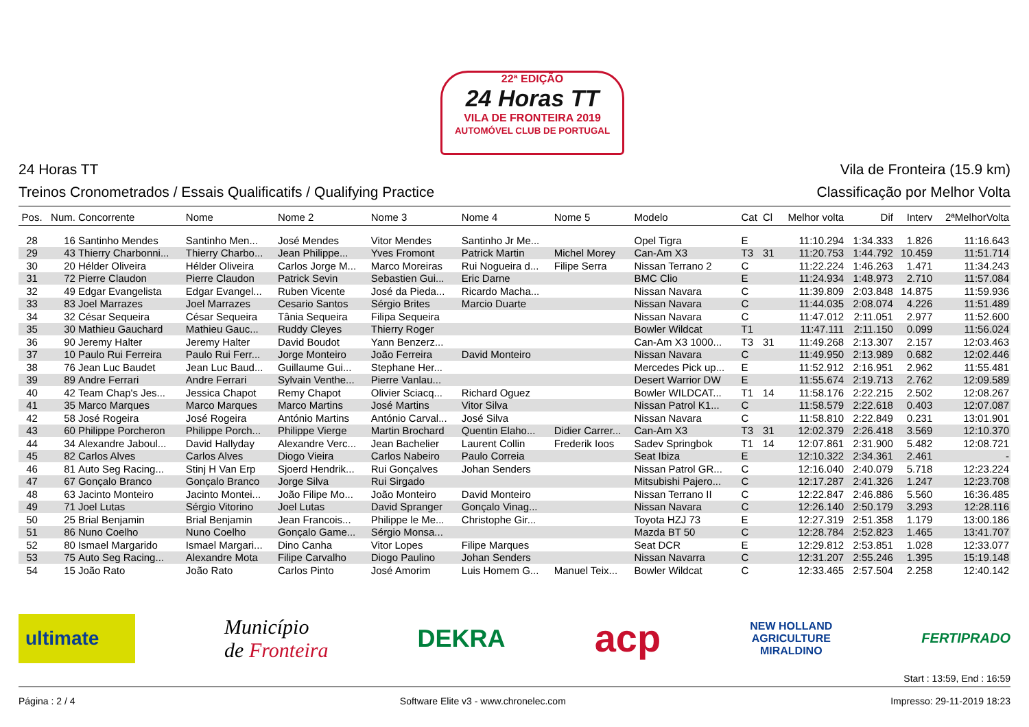22ª EDIÇÃO
24 Horas TT
VILA DE FRONTEIRA 2019
AUTOMÓVEL CLUB DE PORTUGAL
24 Horas TT Vila de Fronteira (15.9 km)
Treinos Cronometrados / Essais Qualificatifs / Qualifying Practice Classificação por Melhor Volta
| Pos. | Num. | Concorrente | Nome | Nome 2 | Nome 3 | Nome 4 | Nome 5 | Modelo | Cat | Cl | Melhor volta | Dif | Interv | 2ªMelhorVolta |
| --- | --- | --- | --- | --- | --- | --- | --- | --- | --- | --- | --- | --- | --- | --- |
| 28 | 16 | Santinho Mendes | Santinho Men... | José Mendes | Vitor Mendes | Santinho Jr Me... | | Opel Tigra | E | | 11:10.294 | 1:34.333 | 1.826 | 11:16.643 |
| 29 | 43 | Thierry Charbonni... | Thierry Charbo... | Jean Philippe... | Yves Fromont | Patrick Martin | Michel Morey | Can-Am X3 | T3 | 31 | 11:20.753 | 1:44.792 | 10.459 | 11:51.714 |
| 30 | 20 | Hélder Oliveira | Hélder Oliveira | Carlos Jorge M... | Marco Moreiras | Rui Nogueira d... | Filipe Serra | Nissan Terrano 2 | C | | 11:22.224 | 1:46.263 | 1.471 | 11:34.243 |
| 31 | 72 | Pierre Claudon | Pierre Claudon | Patrick Sevin | Sebastien Gui... | Eric Darne | | BMC Clio | E | | 11:24.934 | 1:48.973 | 2.710 | 11:57.084 |
| 32 | 49 | Edgar Evangelista | Edgar Evangel... | Ruben Vicente | José da Pieda... | Ricardo Macha... | | Nissan Navara | C | | 11:39.809 | 2:03.848 | 14.875 | 11:59.936 |
| 33 | 83 | Joel Marrazes | Joel Marrazes | Cesario Santos | Sérgio Brites | Marcio Duarte | | Nissan Navara | C | | 11:44.035 | 2:08.074 | 4.226 | 11:51.489 |
| 34 | 32 | César Sequeira | César Sequeira | Tânia Sequeira | Filipa Sequeira | | | Nissan Navara | C | | 11:47.012 | 2:11.051 | 2.977 | 11:52.600 |
| 35 | 30 | Mathieu Gauchard | Mathieu Gauc... | Ruddy Cleyes | Thierry Roger | | | Bowler Wildcat | T1 | | 11:47.111 | 2:11.150 | 0.099 | 11:56.024 |
| 36 | 90 | Jeremy Halter | Jeremy Halter | David Boudot | Yann Benzerz... | | | Can-Am X3 1000... | T3 | 31 | 11:49.268 | 2:13.307 | 2.157 | 12:03.463 |
| 37 | 10 | Paulo Rui Ferreira | Paulo Rui Ferr... | Jorge Monteiro | João Ferreira | David Monteiro | | Nissan Navara | C | | 11:49.950 | 2:13.989 | 0.682 | 12:02.446 |
| 38 | 76 | Jean Luc Baudet | Jean Luc Baud... | Guillaume Gui... | Stephane Her... | | | Mercedes Pick up... | E | | 11:52.912 | 2:16.951 | 2.962 | 11:55.481 |
| 39 | 89 | Andre Ferrari | Andre Ferrari | Sylvain Venthe... | Pierre Vanlau... | | | Desert Warrior DW | E | | 11:55.674 | 2:19.713 | 2.762 | 12:09.589 |
| 40 | 42 | Team Chap's Jes... | Jessica Chapot | Remy Chapot | Olivier Sciacq... | Richard Oguez | | Bowler WILDCAT... | T1 | 14 | 11:58.176 | 2:22.215 | 2.502 | 12:08.267 |
| 41 | 35 | Marco Marques | Marco Marques | Marco Martins | José Martins | Vitor Silva | | Nissan Patrol K1... | C | | 11:58.579 | 2:22.618 | 0.403 | 12:07.087 |
| 42 | 58 | José Rogeira | José Rogeira | António Martins | António Carval... | José Silva | | Nissan Navara | C | | 11:58.810 | 2:22.849 | 0.231 | 13:01.901 |
| 43 | 60 | Philippe Porcheron | Philippe Porch... | Philippe Vierge | Martin Brochard | Quentin Elaho... | Didier Carrer... | Can-Am X3 | T3 | 31 | 12:02.379 | 2:26.418 | 3.569 | 12:10.370 |
| 44 | 34 | Alexandre Jaboul... | David Hallyday | Alexandre Verc... | Jean Bachelier | Laurent Collin | Frederik Ioos | Sadev Springbok | T1 | 14 | 12:07.861 | 2:31.900 | 5.482 | 12:08.721 |
| 45 | 82 | Carlos Alves | Carlos Alves | Diogo Vieira | Carlos Nabeiro | Paulo Correia | | Seat Ibiza | E | | 12:10.322 | 2:34.361 | 2.461 | - |
| 46 | 81 | Auto Seg Racing... | Stinj H Van Erp | Sjoerd Hendrik... | Rui Gonçalves | Johan Senders | | Nissan Patrol GR... | C | | 12:16.040 | 2:40.079 | 5.718 | 12:23.224 |
| 47 | 67 | Gonçalo Branco | Gonçalo Branco | Jorge Silva | Rui Sirgado | | | Mitsubishi Pajero... | C | | 12:17.287 | 2:41.326 | 1.247 | 12:23.708 |
| 48 | 63 | Jacinto Monteiro | Jacinto Montei... | João Filipe Mo... | João Monteiro | David Monteiro | | Nissan Terrano II | C | | 12:22.847 | 2:46.886 | 5.560 | 16:36.485 |
| 49 | 71 | Joel Lutas | Sérgio Vitorino | Joel Lutas | David Spranger | Gonçalo Vinag... | | Nissan Navara | C | | 12:26.140 | 2:50.179 | 3.293 | 12:28.116 |
| 50 | 25 | Brial Benjamin | Brial Benjamin | Jean Francois... | Philippe le Me... | Christophe Gir... | | Toyota HZJ 73 | E | | 12:27.319 | 2:51.358 | 1.179 | 13:00.186 |
| 51 | 86 | Nuno Coelho | Nuno Coelho | Gonçalo Game... | Sérgio Monsa... | | | Mazda BT 50 | C | | 12:28.784 | 2:52.823 | 1.465 | 13:41.707 |
| 52 | 80 | Ismael Margarido | Ismael Margari... | Dino Canha | Vitor Lopes | Filipe Marques | | Seat DCR | E | | 12:29.812 | 2:53.851 | 1.028 | 12:33.077 |
| 53 | 75 | Auto Seg Racing... | Alexandre Mota | Filipe Carvalho | Diogo Paulino | Johan Senders | | Nissan Navarra | C | | 12:31.207 | 2:55.246 | 1.395 | 15:19.148 |
| 54 | 15 | João Rato | João Rato | Carlos Pinto | José Amorim | Luis Homem G... | Manuel Teix... | Bowler Wildcat | C | | 12:33.465 | 2:57.504 | 2.258 | 12:40.142 |
ultimate Município
de Fronteira DEKRA acp NEW HOLLAND
AGRICULTURE
MIRALDINO FERTIPRADO
Start : 13:59, End : 16:59
Página : 2 / 4 Software Elite v3 - www.chronelec.com Impresso: 29-11-2019 18:23